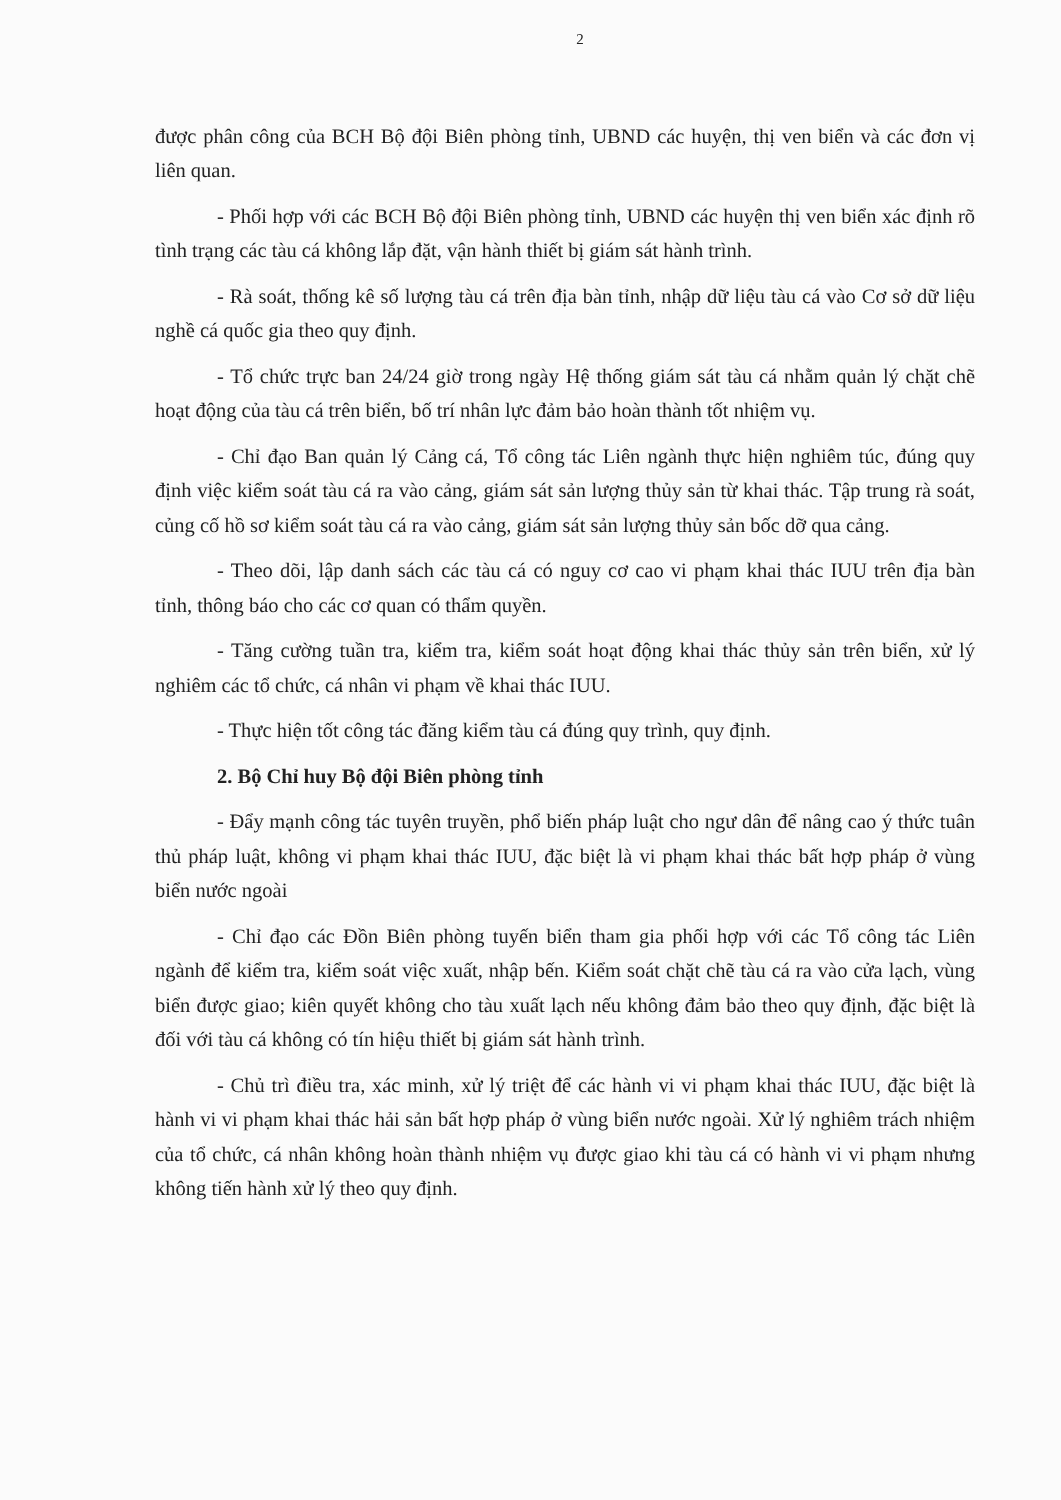2
được phân công của BCH Bộ đội Biên phòng tỉnh, UBND các huyện, thị ven biển và các đơn vị liên quan.
- Phối hợp với các BCH Bộ đội Biên phòng tỉnh, UBND các huyện thị ven biển xác định rõ tình trạng các tàu cá không lắp đặt, vận hành thiết bị giám sát hành trình.
- Rà soát, thống kê số lượng tàu cá trên địa bàn tỉnh, nhập dữ liệu tàu cá vào Cơ sở dữ liệu nghề cá quốc gia theo quy định.
- Tổ chức trực ban 24/24 giờ trong ngày Hệ thống giám sát tàu cá nhằm quản lý chặt chẽ hoạt động của tàu cá trên biển, bố trí nhân lực đảm bảo hoàn thành tốt nhiệm vụ.
- Chỉ đạo Ban quản lý Cảng cá, Tổ công tác Liên ngành thực hiện nghiêm túc, đúng quy định việc kiểm soát tàu cá ra vào cảng, giám sát sản lượng thủy sản từ khai thác. Tập trung rà soát, củng cố hồ sơ kiểm soát tàu cá ra vào cảng, giám sát sản lượng thủy sản bốc dỡ qua cảng.
- Theo dõi, lập danh sách các tàu cá có nguy cơ cao vi phạm khai thác IUU trên địa bàn tỉnh, thông báo cho các cơ quan có thẩm quyền.
- Tăng cường tuần tra, kiểm tra, kiểm soát hoạt động khai thác thủy sản trên biển, xử lý nghiêm các tổ chức, cá nhân vi phạm về khai thác IUU.
- Thực hiện tốt công tác đăng kiểm tàu cá đúng quy trình, quy định.
2. Bộ Chỉ huy Bộ đội Biên phòng tỉnh
- Đẩy mạnh công tác tuyên truyền, phổ biến pháp luật cho ngư dân để nâng cao ý thức tuân thủ pháp luật, không vi phạm khai thác IUU, đặc biệt là vi phạm khai thác bất hợp pháp ở vùng biển nước ngoài
- Chỉ đạo các Đồn Biên phòng tuyến biển tham gia phối hợp với các Tổ công tác Liên ngành để kiểm tra, kiểm soát việc xuất, nhập bến. Kiểm soát chặt chẽ tàu cá ra vào cửa lạch, vùng biển được giao; kiên quyết không cho tàu xuất lạch nếu không đảm bảo theo quy định, đặc biệt là đối với tàu cá không có tín hiệu thiết bị giám sát hành trình.
- Chủ trì điều tra, xác minh, xử lý triệt để các hành vi vi phạm khai thác IUU, đặc biệt là hành vi vi phạm khai thác hải sản bất hợp pháp ở vùng biển nước ngoài. Xử lý nghiêm trách nhiệm của tổ chức, cá nhân không hoàn thành nhiệm vụ được giao khi tàu cá có hành vi vi phạm nhưng không tiến hành xử lý theo quy định.